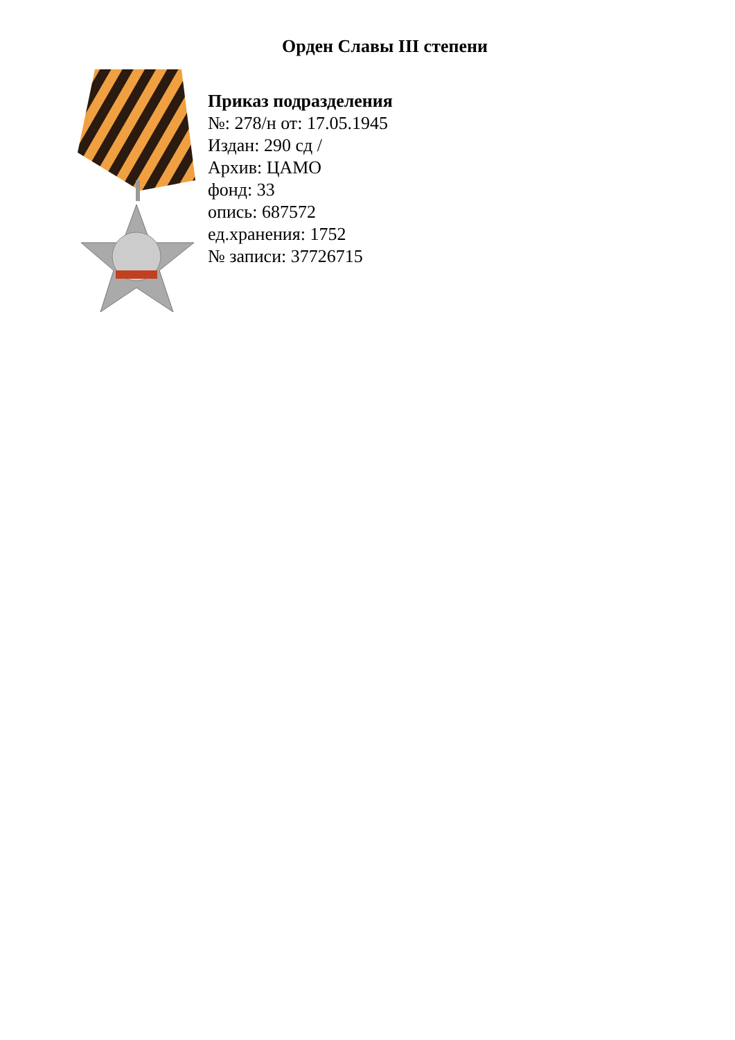Орден Славы III степени
Приказ подразделения
№: 278/н от: 17.05.1945
Издан: 290 сд /
Архив: ЦАМО
фонд: 33
опись: 687572
ед.хранения: 1752
№ записи: 37726715